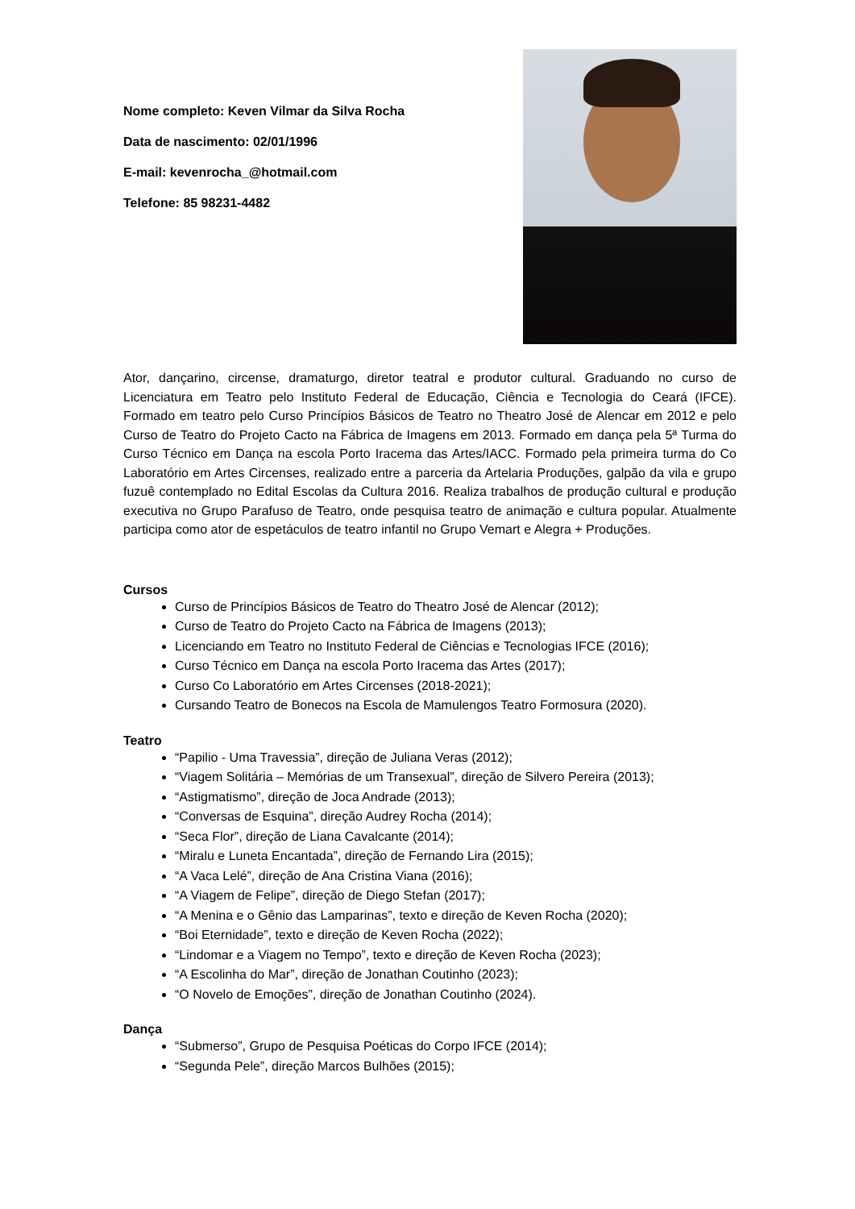Nome completo: Keven Vilmar da Silva Rocha
Data de nascimento: 02/01/1996
E-mail: kevenrocha_@hotmail.com
Telefone: 85 98231-4482
Ator, dançarino, circense, dramaturgo, diretor teatral e produtor cultural. Graduando no curso de Licenciatura em Teatro pelo Instituto Federal de Educação, Ciência e Tecnologia do Ceará (IFCE). Formado em teatro pelo Curso Princípios Básicos de Teatro no Theatro José de Alencar em 2012 e pelo Curso de Teatro do Projeto Cacto na Fábrica de Imagens em 2013. Formado em dança pela 5ª Turma do Curso Técnico em Dança na escola Porto Iracema das Artes/IACC. Formado pela primeira turma do Co Laboratório em Artes Circenses, realizado entre a parceria da Artelaria Produções, galpão da vila e grupo fuzuê contemplado no Edital Escolas da Cultura 2016. Realiza trabalhos de produção cultural e produção executiva no Grupo Parafuso de Teatro, onde pesquisa teatro de animação e cultura popular. Atualmente participa como ator de espetáculos de teatro infantil no Grupo Vemart e Alegra + Produções.
Cursos
Curso de Princípios Básicos de Teatro do Theatro José de Alencar (2012);
Curso de Teatro do Projeto Cacto na Fábrica de Imagens (2013);
Licenciando em Teatro no Instituto Federal de Ciências e Tecnologias IFCE (2016);
Curso Técnico em Dança na escola Porto Iracema das Artes (2017);
Curso Co Laboratório em Artes Circenses (2018-2021);
Cursando Teatro de Bonecos na Escola de Mamulengos Teatro Formosura (2020).
Teatro
“Papilio - Uma Travessia”, direção de Juliana Veras (2012);
“Viagem Solitária – Memórias de um Transexual”, direção de Silvero Pereira (2013);
“Astigmatismo”, direção de Joca Andrade (2013);
“Conversas de Esquina”, direção Audrey Rocha (2014);
“Seca Flor”, direção de Liana Cavalcante (2014);
“Miralu e Luneta Encantada”, direção de Fernando Lira (2015);
“A Vaca Lelé”, direção de Ana Cristina Viana (2016);
“A Viagem de Felipe”, direção de Diego Stefan (2017);
“A Menina e o Gênio das Lamparinas”, texto e direção de Keven Rocha (2020);
“Boi Eternidade”, texto e direção de Keven Rocha (2022);
“Lindomar e a Viagem no Tempo”, texto e direção de Keven Rocha (2023);
“A Escolinha do Mar”, direção de Jonathan Coutinho (2023);
“O Novelo de Emoções”, direção de Jonathan Coutinho (2024).
Dança
“Submerso”, Grupo de Pesquisa Poéticas do Corpo IFCE (2014);
“Segunda Pele”, direção Marcos Bulhões (2015);